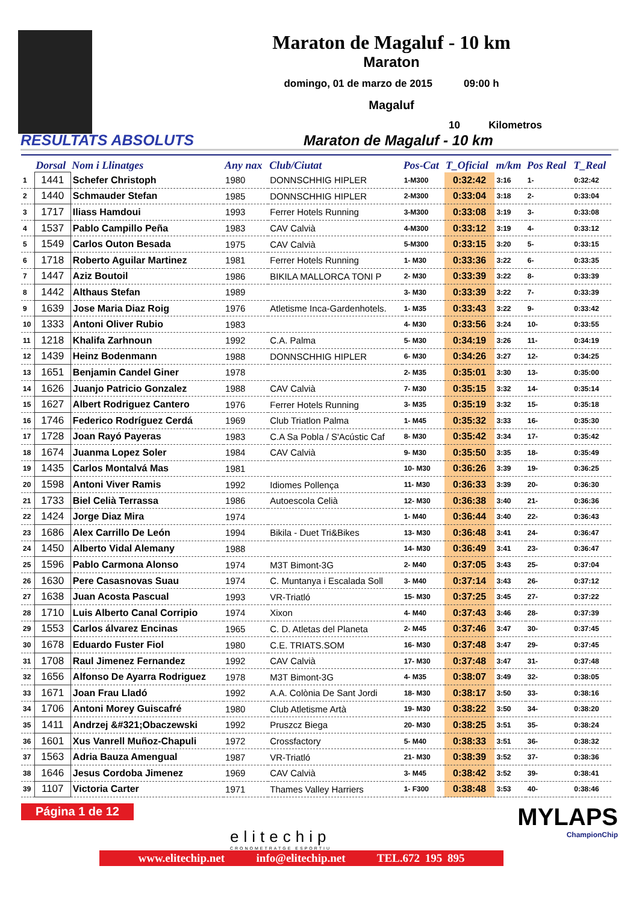Maraton de Magaluf - 10 km
Maraton
domingo, 01 de marzo de 2015 09:00 h
Magaluf
10 Kilometros
RESULTATS ABSOLUTS
Maraton de Magaluf - 10 km
| | Dorsal | Nom i Llinatges | Any nax | Club/Ciutat | Pos-Cat | T_Oficial | m/km | Pos Real | T_Real |
| --- | --- | --- | --- | --- | --- | --- | --- | --- | --- |
| 1 | 1441 | Schefer Christoph | 1980 | DONNSCHHIG HIPLER | 1-M300 | 0:32:42 | 3:16 | 1- | 0:32:42 |
| 2 | 1440 | Schmauder Stefan | 1985 | DONNSCHHIG HIPLER | 2-M300 | 0:33:04 | 3:18 | 2- | 0:33:04 |
| 3 | 1717 | Iliass Hamdoui | 1993 | Ferrer Hotels Running | 3-M300 | 0:33:08 | 3:19 | 3- | 0:33:08 |
| 4 | 1537 | Pablo Campillo Peña | 1983 | CAV Calvià | 4-M300 | 0:33:12 | 3:19 | 4- | 0:33:12 |
| 5 | 1549 | Carlos Outon Besada | 1975 | CAV Calvià | 5-M300 | 0:33:15 | 3:20 | 5- | 0:33:15 |
| 6 | 1718 | Roberto Aguilar Martinez | 1981 | Ferrer Hotels Running | 1- M30 | 0:33:36 | 3:22 | 6- | 0:33:35 |
| 7 | 1447 | Aziz Boutoil | 1986 | BIKILA MALLORCA TONI P | 2- M30 | 0:33:39 | 3:22 | 8- | 0:33:39 |
| 8 | 1442 | Althaus Stefan | 1989 | | 3- M30 | 0:33:39 | 3:22 | 7- | 0:33:39 |
| 9 | 1639 | Jose Maria Diaz Roig | 1976 | Atletisme Inca-Gardenhotels. | 1- M35 | 0:33:43 | 3:22 | 9- | 0:33:42 |
| 10 | 1333 | Antoni Oliver Rubio | 1983 | | 4- M30 | 0:33:56 | 3:24 | 10- | 0:33:55 |
| 11 | 1218 | Khalifa Zarhnoun | 1992 | C.A. Palma | 5- M30 | 0:34:19 | 3:26 | 11- | 0:34:19 |
| 12 | 1439 | Heinz Bodenmann | 1988 | DONNSCHHIG HIPLER | 6- M30 | 0:34:26 | 3:27 | 12- | 0:34:25 |
| 13 | 1651 | Benjamin Candel Giner | 1978 | | 2- M35 | 0:35:01 | 3:30 | 13- | 0:35:00 |
| 14 | 1626 | Juanjo Patricio Gonzalez | 1988 | CAV Calvià | 7- M30 | 0:35:15 | 3:32 | 14- | 0:35:14 |
| 15 | 1627 | Albert Rodriguez Cantero | 1976 | Ferrer Hotels Running | 3- M35 | 0:35:19 | 3:32 | 15- | 0:35:18 |
| 16 | 1746 | Federico Rodríguez Cerdá | 1969 | Club Triatlon Palma | 1- M45 | 0:35:32 | 3:33 | 16- | 0:35:30 |
| 17 | 1728 | Joan Rayó Payeras | 1983 | C.A Sa Pobla / S'Acústic Caf | 8- M30 | 0:35:42 | 3:34 | 17- | 0:35:42 |
| 18 | 1674 | Juanma Lopez Soler | 1984 | CAV Calvià | 9- M30 | 0:35:50 | 3:35 | 18- | 0:35:49 |
| 19 | 1435 | Carlos Montalvá Mas | 1981 | | 10- M30 | 0:36:26 | 3:39 | 19- | 0:36:25 |
| 20 | 1598 | Antoni Viver Ramis | 1992 | Idiomes Pollença | 11- M30 | 0:36:33 | 3:39 | 20- | 0:36:30 |
| 21 | 1733 | Biel Celià Terrassa | 1986 | Autoescola Celià | 12- M30 | 0:36:38 | 3:40 | 21- | 0:36:36 |
| 22 | 1424 | Jorge Diaz Mira | 1974 | | 1- M40 | 0:36:44 | 3:40 | 22- | 0:36:43 |
| 23 | 1686 | Alex Carrillo De León | 1994 | Bikila - Duet Tri&Bikes | 13- M30 | 0:36:48 | 3:41 | 24- | 0:36:47 |
| 24 | 1450 | Alberto Vidal Alemany | 1988 | | 14- M30 | 0:36:49 | 3:41 | 23- | 0:36:47 |
| 25 | 1596 | Pablo Carmona Alonso | 1974 | M3T Bimont-3G | 2- M40 | 0:37:05 | 3:43 | 25- | 0:37:04 |
| 26 | 1630 | Pere Casasnovas Suau | 1974 | C. Muntanya i Escalada Soll | 3- M40 | 0:37:14 | 3:43 | 26- | 0:37:12 |
| 27 | 1638 | Juan Acosta Pascual | 1993 | VR-Triatló | 15- M30 | 0:37:25 | 3:45 | 27- | 0:37:22 |
| 28 | 1710 | Luis Alberto Canal Corripio | 1974 | Xixon | 4- M40 | 0:37:43 | 3:46 | 28- | 0:37:39 |
| 29 | 1553 | Carlos álvarez Encinas | 1965 | C. D. Atletas del Planeta | 2- M45 | 0:37:46 | 3:47 | 30- | 0:37:45 |
| 30 | 1678 | Eduardo Fuster Fiol | 1980 | C.E. TRIATS.SOM | 16- M30 | 0:37:48 | 3:47 | 29- | 0:37:45 |
| 31 | 1708 | Raul Jimenez Fernandez | 1992 | CAV Calvià | 17- M30 | 0:37:48 | 3:47 | 31- | 0:37:48 |
| 32 | 1656 | Alfonso De Ayarra Rodriguez | 1978 | M3T Bimont-3G | 4- M35 | 0:38:07 | 3:49 | 32- | 0:38:05 |
| 33 | 1671 | Joan Frau Lladó | 1992 | A.A. Colònia De Sant Jordi | 18- M30 | 0:38:17 | 3:50 | 33- | 0:38:16 |
| 34 | 1706 | Antoni Morey Guiscafré | 1980 | Club Atletisme Artà | 19- M30 | 0:38:22 | 3:50 | 34- | 0:38:20 |
| 35 | 1411 | Andrzej &#321;Obaczewski | 1992 | Pruszcz Biega | 20- M30 | 0:38:25 | 3:51 | 35- | 0:38:24 |
| 36 | 1601 | Xus Vanrell Muñoz-Chapuli | 1972 | Crossfactory | 5- M40 | 0:38:33 | 3:51 | 36- | 0:38:32 |
| 37 | 1563 | Adria Bauza Amengual | 1987 | VR-Triatló | 21- M30 | 0:38:39 | 3:52 | 37- | 0:38:36 |
| 38 | 1646 | Jesus Cordoba Jimenez | 1969 | CAV Calvià | 3- M45 | 0:38:42 | 3:52 | 39- | 0:38:41 |
| 39 | 1107 | Victoria Carter | 1971 | Thames Valley Harriers | 1- F300 | 0:38:48 | 3:53 | 40- | 0:38:46 |
Página 1 de 12
elitechip
CRONOMETRATGE ESPORTIU
MYLAPS
ChampionChip
www.elitechip.net info@elitechip.net TEL.672 195 895